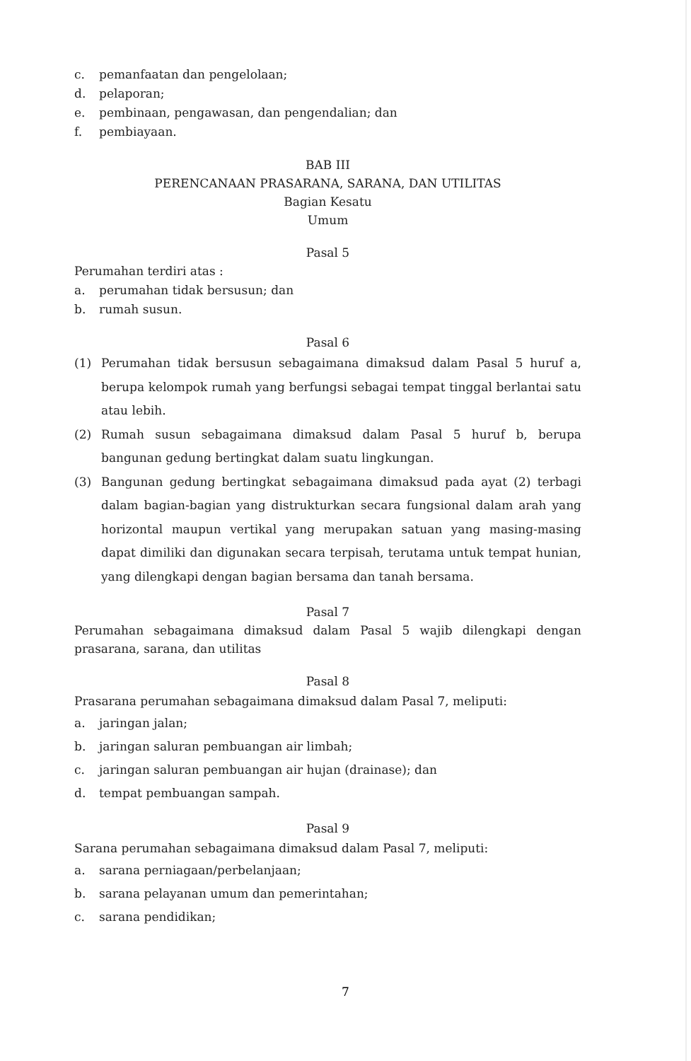c. pemanfaatan dan pengelolaan;
d. pelaporan;
e. pembinaan, pengawasan, dan pengendalian; dan
f. pembiayaan.
BAB III
PERENCANAAN PRASARANA, SARANA, DAN UTILITAS
Bagian Kesatu
Umum
Pasal 5
Perumahan terdiri atas :
a. perumahan tidak bersusun; dan
b. rumah susun.
Pasal 6
(1) Perumahan tidak bersusun sebagaimana dimaksud dalam Pasal 5 huruf a, berupa kelompok rumah yang berfungsi sebagai tempat tinggal berlantai satu atau lebih.
(2) Rumah susun sebagaimana dimaksud dalam Pasal 5 huruf b, berupa bangunan gedung bertingkat dalam suatu lingkungan.
(3) Bangunan gedung bertingkat sebagaimana dimaksud pada ayat (2) terbagi dalam bagian-bagian yang distrukturkan secara fungsional dalam arah yang horizontal maupun vertikal yang merupakan satuan yang masing-masing dapat dimiliki dan digunakan secara terpisah, terutama untuk tempat hunian, yang dilengkapi dengan bagian bersama dan tanah bersama.
Pasal 7
Perumahan sebagaimana dimaksud dalam Pasal 5 wajib dilengkapi dengan prasarana, sarana, dan utilitas
Pasal 8
Prasarana perumahan sebagaimana dimaksud dalam Pasal 7, meliputi:
a. jaringan jalan;
b. jaringan saluran pembuangan air limbah;
c. jaringan saluran pembuangan air hujan (drainase); dan
d. tempat pembuangan sampah.
Pasal 9
Sarana perumahan sebagaimana dimaksud dalam Pasal 7, meliputi:
a. sarana perniagaan/perbelanjaan;
b. sarana pelayanan umum dan pemerintahan;
c. sarana pendidikan;
7